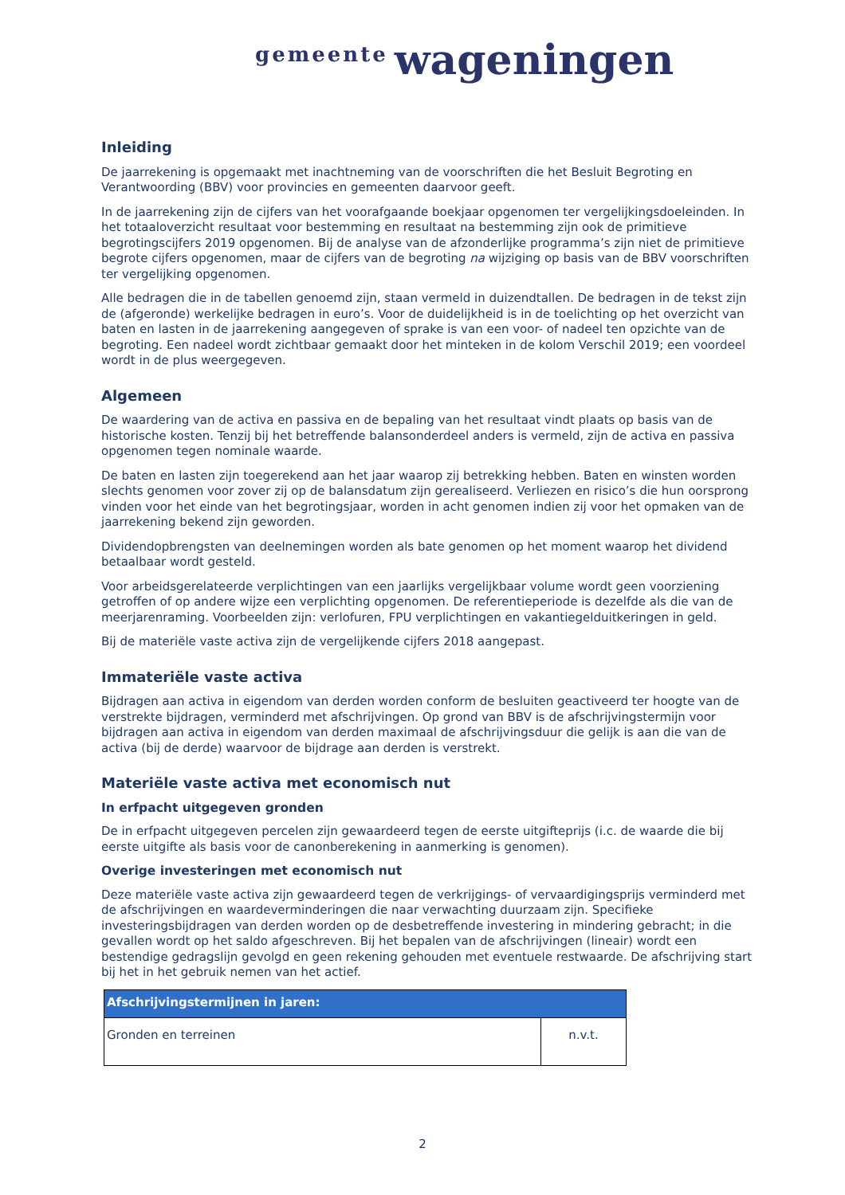gemeente wageningen
Inleiding
De jaarrekening is opgemaakt met inachtneming van de voorschriften die het Besluit Begroting en Verantwoording (BBV) voor provincies en gemeenten daarvoor geeft.
In de jaarrekening zijn de cijfers van het voorafgaande boekjaar opgenomen ter vergelijkingsdoeleinden. In het totaaloverzicht resultaat voor bestemming en resultaat na bestemming zijn ook de primitieve begrotingscijfers 2019 opgenomen. Bij de analyse van de afzonderlijke programma’s zijn niet de primitieve begrote cijfers opgenomen, maar de cijfers van de begroting na wijziging op basis van de BBV voorschriften ter vergelijking opgenomen.
Alle bedragen die in de tabellen genoemd zijn, staan vermeld in duizendtallen. De bedragen in de tekst zijn de (afgeronde) werkelijke bedragen in euro’s. Voor de duidelijkheid is in de toelichting op het overzicht van baten en lasten in de jaarrekening aangegeven of sprake is van een voor- of nadeel ten opzichte van de begroting. Een nadeel wordt zichtbaar gemaakt door het minteken in de kolom Verschil 2019; een voordeel wordt in de plus weergegeven.
Algemeen
De waardering van de activa en passiva en de bepaling van het resultaat vindt plaats op basis van de historische kosten. Tenzij bij het betreffende balansonderdeel anders is vermeld, zijn de activa en passiva opgenomen tegen nominale waarde.
De baten en lasten zijn toegerekend aan het jaar waarop zij betrekking hebben. Baten en winsten worden slechts genomen voor zover zij op de balansdatum zijn gerealiseerd. Verliezen en risico’s die hun oorsprong vinden voor het einde van het begrotingsjaar, worden in acht genomen indien zij voor het opmaken van de jaarrekening bekend zijn geworden.
Dividendopbrengsten van deelnemingen worden als bate genomen op het moment waarop het dividend betaalbaar wordt gesteld.
Voor arbeidsgerelateerde verplichtingen van een jaarlijks vergelijkbaar volume wordt geen voorziening getroffen of op andere wijze een verplichting opgenomen. De referentieperiode is dezelfde als die van de meerjarenraming. Voorbeelden zijn: verlofuren, FPU verplichtingen en vakantiegelduitkeringen in geld.
Bij de materiële vaste activa zijn de vergelijkende cijfers 2018 aangepast.
Immateriële vaste activa
Bijdragen aan activa in eigendom van derden worden conform de besluiten geactiveerd ter hoogte van de verstrekte bijdragen, verminderd met afschrijvingen. Op grond van BBV is de afschrijvingstermijn voor bijdragen aan activa in eigendom van derden maximaal de afschrijvingsduur die gelijk is aan die van de activa (bij de derde) waarvoor de bijdrage aan derden is verstrekt.
Materiële vaste activa met economisch nut
In erfpacht uitgegeven gronden
De in erfpacht uitgegeven percelen zijn gewaardeerd tegen de eerste uitgifteprijs (i.c. de waarde die bij eerste uitgifte als basis voor de canonberekening in aanmerking is genomen).
Overige investeringen met economisch nut
Deze materiële vaste activa zijn gewaardeerd tegen de verkrijgings- of vervaardigingsprijs verminderd met de afschrijvingen en waardeverminderingen die naar verwachting duurzaam zijn. Specifieke investeringsbijdragen van derden worden op de desbetreffende investering in mindering gebracht; in die gevallen wordt op het saldo afgeschreven. Bij het bepalen van de afschrijvingen (lineair) wordt een bestendige gedragslijn gevolgd en geen rekening gehouden met eventuele restwaarde. De afschrijving start bij het in het gebruik nemen van het actief.
| Afschrijvingstermijnen in jaren: | |
| --- | --- |
| Gronden en terreinen | n.v.t. |
2